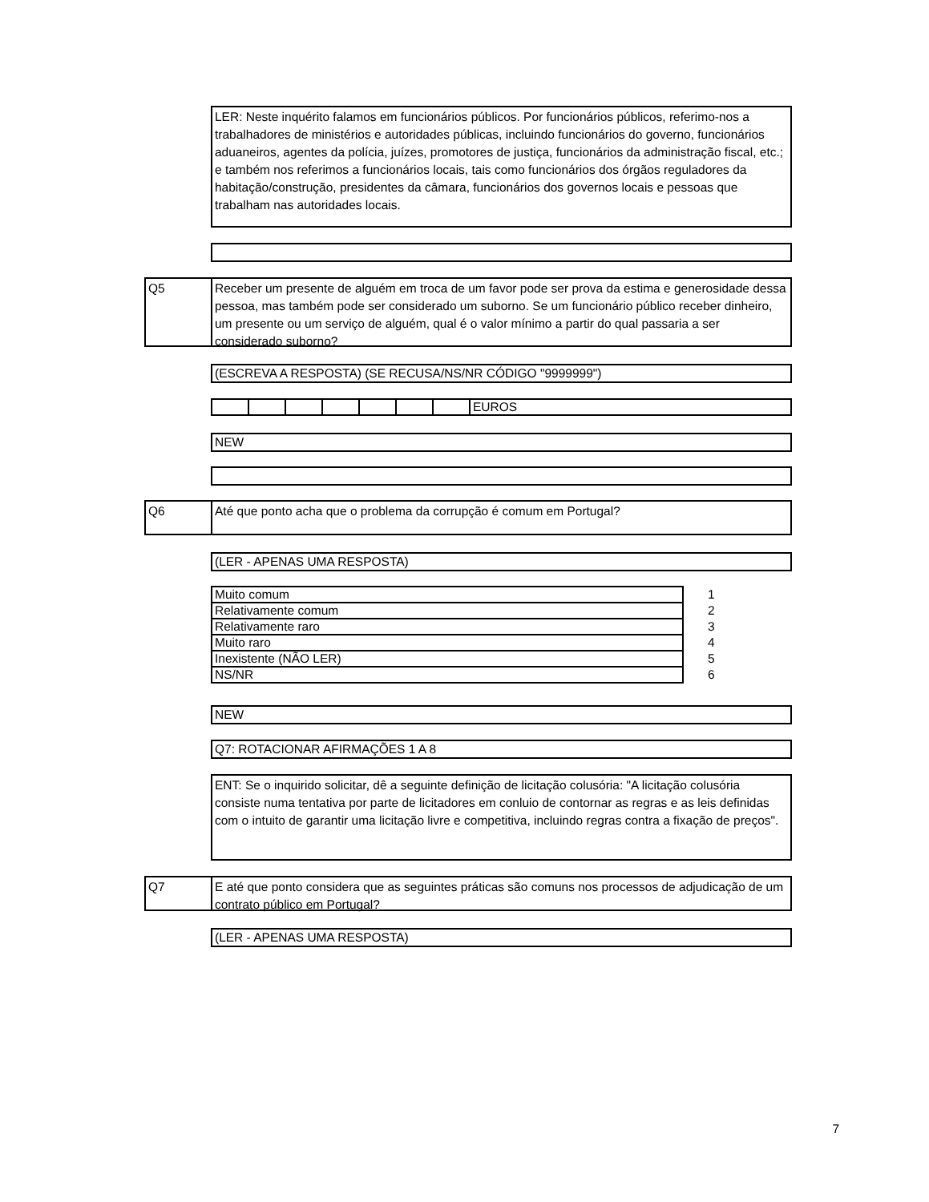LER: Neste inquérito falamos em funcionários públicos. Por funcionários públicos, referimo-nos a trabalhadores de ministérios e autoridades públicas, incluindo funcionários do governo, funcionários aduaneiros, agentes da polícia, juízes, promotores de justiça, funcionários da administração fiscal, etc.; e também nos referimos a funcionários locais, tais como funcionários dos órgãos reguladores da habitação/construção, presidentes da câmara, funcionários dos governos locais e pessoas que trabalham nas autoridades locais.
Q5
Receber um presente de alguém em troca de um favor pode ser prova da estima e generosidade dessa pessoa, mas também pode ser considerado um suborno. Se um funcionário público receber dinheiro, um presente ou um serviço de alguém, qual é o valor mínimo a partir do qual passaria a ser considerado suborno?
(ESCREVA A RESPOSTA) (SE RECUSA/NS/NR CÓDIGO "9999999")
| | | | | | | | EUROS |
NEW
Q6 Até que ponto acha que o problema da corrupção é comum em Portugal?
(LER - APENAS UMA RESPOSTA)
| Muito comum | 1 |
| Relativamente comum | 2 |
| Relativamente raro | 3 |
| Muito raro | 4 |
| Inexistente (NÃO LER) | 5 |
| NS/NR | 6 |
NEW
Q7: ROTACIONAR AFIRMAÇÕES 1 A 8
ENT: Se o inquirido solicitar, dê a seguinte definição de licitação colusória: "A licitação colusória consiste numa tentativa por parte de licitadores em conluio de contornar as regras e as leis definidas com o intuito de garantir uma licitação livre e competitiva, incluindo regras contra a fixação de preços".
Q7
E até que ponto considera que as seguintes práticas são comuns nos processos de adjudicação de um contrato público em Portugal?
(LER - APENAS UMA RESPOSTA)
7